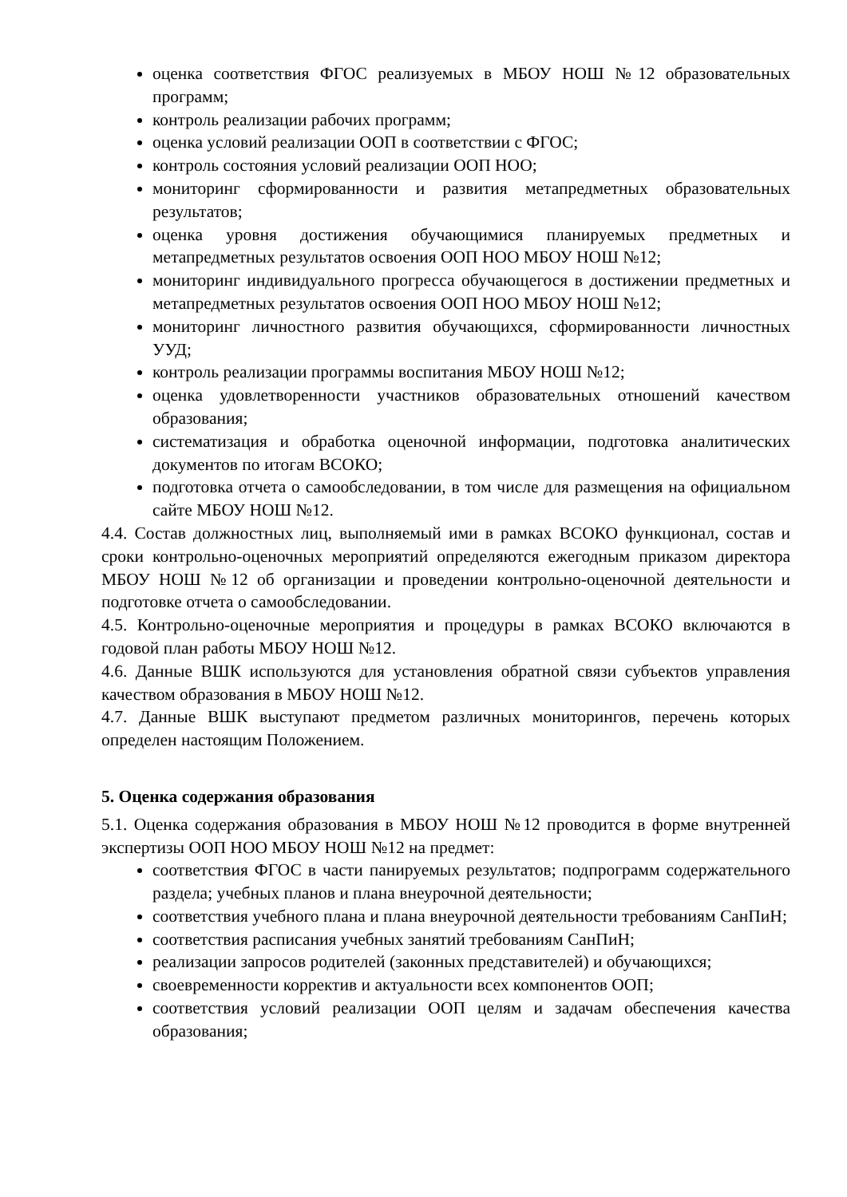оценка соответствия ФГОС реализуемых в МБОУ НОШ №12 образовательных программ;
контроль реализации рабочих программ;
оценка условий реализации ООП в соответствии с ФГОС;
контроль состояния условий реализации ООП НОО;
мониторинг сформированности и развития метапредметных образовательных результатов;
оценка уровня достижения обучающимися планируемых предметных и метапредметных результатов освоения ООП НОО МБОУ НОШ №12;
мониторинг индивидуального прогресса обучающегося в достижении предметных и метапредметных результатов освоения ООП НОО МБОУ НОШ №12;
мониторинг личностного развития обучающихся, сформированности личностных УУД;
контроль реализации программы воспитания МБОУ НОШ №12;
оценка удовлетворенности участников образовательных отношений качеством образования;
систематизация и обработка оценочной информации, подготовка аналитических документов по итогам ВСОКО;
подготовка отчета о самообследовании, в том числе для размещения на официальном сайте МБОУ НОШ №12.
4.4. Состав должностных лиц, выполняемый ими в рамках ВСОКО функционал, состав и сроки контрольно-оценочных мероприятий определяются ежегодным приказом директора МБОУ НОШ №12 об организации и проведении контрольно-оценочной деятельности и подготовке отчета о самообследовании.
4.5. Контрольно-оценочные мероприятия и процедуры в рамках ВСОКО включаются в годовой план работы МБОУ НОШ №12.
4.6. Данные ВШК используются для установления обратной связи субъектов управления качеством образования в МБОУ НОШ №12.
4.7. Данные ВШК выступают предметом различных мониторингов, перечень которых определен настоящим Положением.
5. Оценка содержания образования
5.1. Оценка содержания образования в МБОУ НОШ №12 проводится в форме внутренней экспертизы ООП НОО МБОУ НОШ №12 на предмет:
соответствия ФГОС в части панируемых результатов; подпрограмм содержательного раздела; учебных планов и плана внеурочной деятельности;
соответствия учебного плана и плана внеурочной деятельности требованиям СанПиН;
соответствия расписания учебных занятий требованиям СанПиН;
реализации запросов родителей (законных представителей) и обучающихся;
своевременности корректив и актуальности всех компонентов ООП;
соответствия условий реализации ООП целям и задачам обеспечения качества образования;